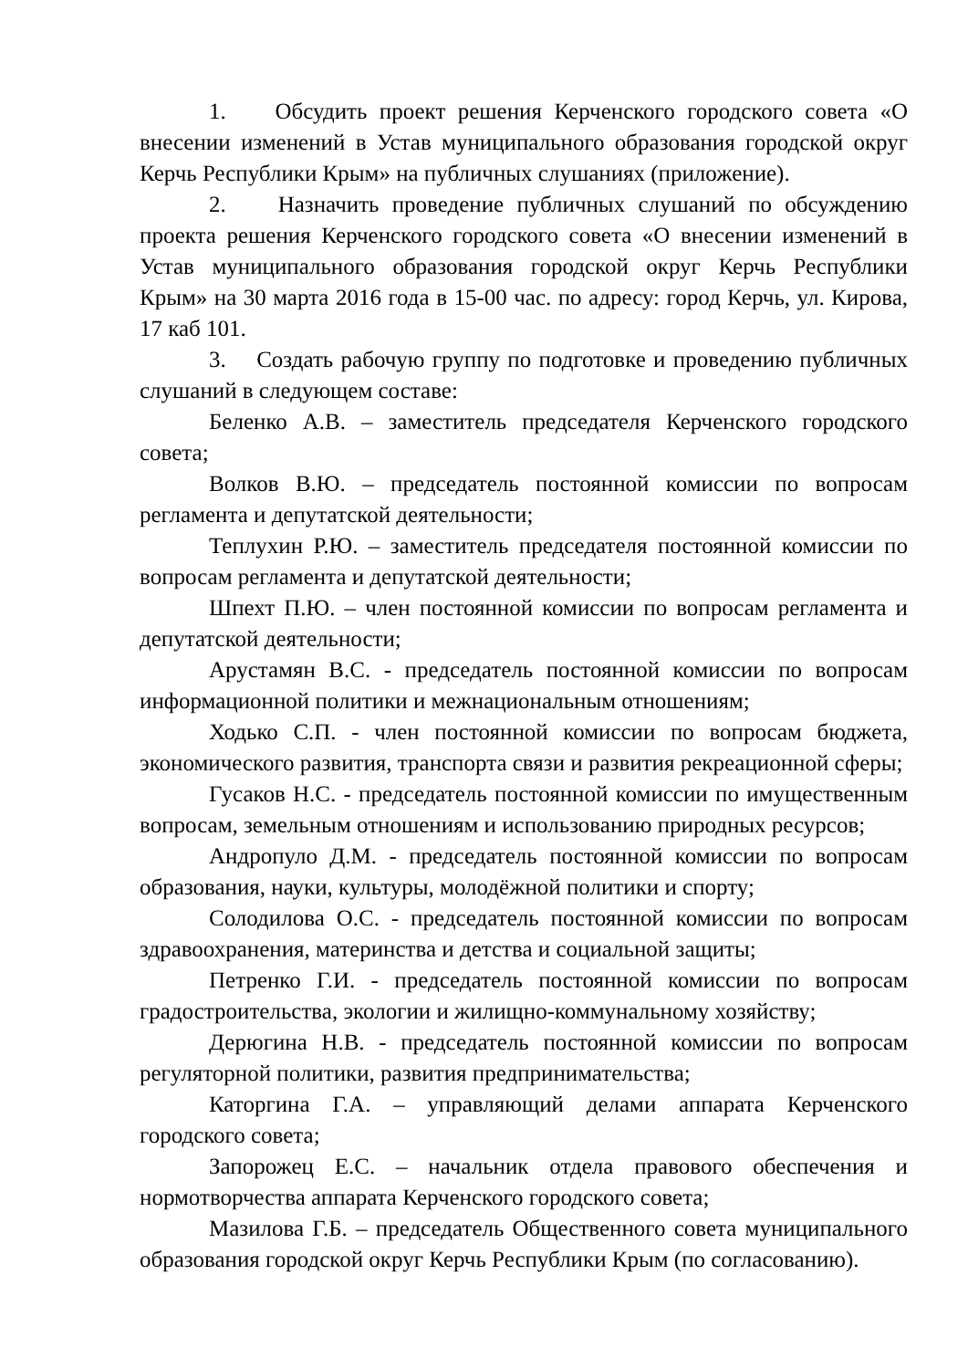1. Обсудить проект решения Керченского городского совета «О внесении изменений в Устав муниципального образования городской округ Керчь Республики Крым» на публичных слушаниях (приложение).
2. Назначить проведение публичных слушаний по обсуждению проекта решения Керченского городского совета «О внесении изменений в Устав муниципального образования городской округ Керчь Республики Крым» на 30 марта 2016 года в 15-00 час. по адресу: город Керчь, ул. Кирова, 17 каб 101.
3. Создать рабочую группу по подготовке и проведению публичных слушаний в следующем составе:
Беленко А.В. – заместитель председателя Керченского городского совета;
Волков В.Ю. – председатель постоянной комиссии по вопросам регламента и депутатской деятельности;
Теплухин Р.Ю. – заместитель председателя постоянной комиссии по вопросам регламента и депутатской деятельности;
Шпехт П.Ю. – член постоянной комиссии по вопросам регламента и депутатской деятельности;
Арустамян В.С. - председатель постоянной комиссии по вопросам информационной политики и межнациональным отношениям;
Ходько С.П. - член постоянной комиссии по вопросам бюджета, экономического развития, транспорта связи и развития рекреационной сферы;
Гусаков Н.С. - председатель постоянной комиссии по имущественным вопросам, земельным отношениям и использованию природных ресурсов;
Андропуло Д.М. - председатель постоянной комиссии по вопросам образования, науки, культуры, молодёжной политики и спорту;
Солодилова О.С. - председатель постоянной комиссии по вопросам здравоохранения, материнства и детства и социальной защиты;
Петренко Г.И. - председатель постоянной комиссии по вопросам градостроительства, экологии и жилищно-коммунальному хозяйству;
Дерюгина Н.В. - председатель постоянной комиссии по вопросам регуляторной политики, развития предпринимательства;
Каторгина Г.А. – управляющий делами аппарата Керченского городского совета;
Запорожец Е.С. – начальник отдела правового обеспечения и нормотворчества аппарата Керченского городского совета;
Мазилова Г.Б. – председатель Общественного совета муниципального образования городской округ Керчь Республики Крым (по согласованию).